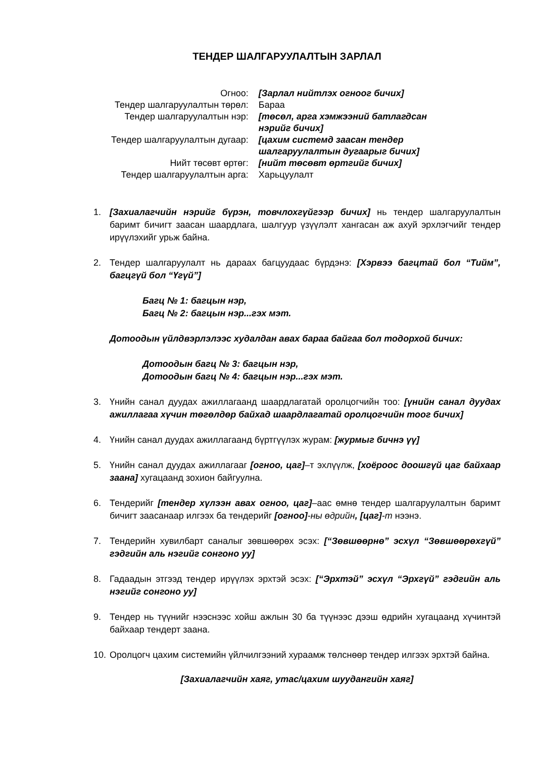ТЕНДЕР ШАЛГАРУУЛАЛТЫН ЗАРЛАЛ
| Огноо: | [Зарлал нийтлэх огноог бичих] |
| Тендер шалгаруулалтын төрөл: | Бараа |
| Тендер шалгаруулалтын нэр: | [төсөл, арга хэмжээний батлагдсан нэрийг бичих] |
| Тендер шалгаруулалтын дугаар: | [цахим системд заасан тендер шалгаруулалтын дугаарыг бичих] |
| Нийт төсөвт өртөг: | [нийт төсөвт өртгийг бичих] |
| Тендер шалгаруулалтын арга: | Харьцуулалт |
1. [Захиалагчийн нэрийг бүрэн, товчлохгүйгээр бичих] нь тендер шалгаруулалтын баримт бичигт заасан шаардлага, шалгуур үзүүлэлт хангасан аж ахуй эрхлэгчийг тендер ирүүлэхийг урьж байна.
2. Тендер шалгаруулалт нь дараах багцуудаас бүрдэнэ: [Хэрвээ багцтай бол “Тийм”, багцгүй бол “Үгүй”]
Багц № 1: багцын нэр,
Багц № 2: багцын нэр...гэх мэт.
Дотоодын үйлдвэрлэлээс худалдан авах бараа байгаа бол тодорхой бичих:
Дотоодын багц № 3: багцын нэр,
Дотоодын багц № 4: багцын нэр...гэх мэт.
3. Үнийн санал дуудах ажиллагаанд шаардлагатай оролцогчийн тоо: [үнийн санал дуудах ажиллагаа хүчин төгөлдөр байхад шаардлагатай оролцогчийн тоог бичих]
4. Үнийн санал дуудах ажиллагаанд бүртгүүлэх журам: [журмыг бичнэ үү]
5. Үнийн санал дуудах ажиллагааг [огноо, цаг]–т эхлүүлж, [хоёроос доошгүй цаг байхаар заана] хугацаанд зохион байгуулна.
6. Тендерийг [тендер хүлээн авах огноо, цаг]–аас өмнө тендер шалгаруулалтын баримт бичигт заасанаар илгээх ба тендерийг [огноо]-ны өдрийн, [цаг]-т нээнэ.
7. Тендерийн хувилбарт саналыг зөвшөөрөх эсэх: [“Зөвшөөрнө” эсхүл “Зөвшөөрөхгүй” гэдгийн аль нэгийг сонгоно уу]
8. Гадаадын этгээд тендер ирүүлэх эрхтэй эсэх: [“Эрхтэй” эсхүл “Эрхгүй” гэдгийн аль нэгийг сонгоно уу]
9. Тендер нь түүнийг нээснээс хойш ажлын 30 ба түүнээс дээш өдрийн хугацаанд хүчинтэй байхаар тендерт заана.
10. Оролцогч цахим системийн үйлчилгээний хураамж төлснөөр тендер илгээх эрхтэй байна.
[Захиалагчийн хаяг, утас/цахим шуудангийн хаяг]